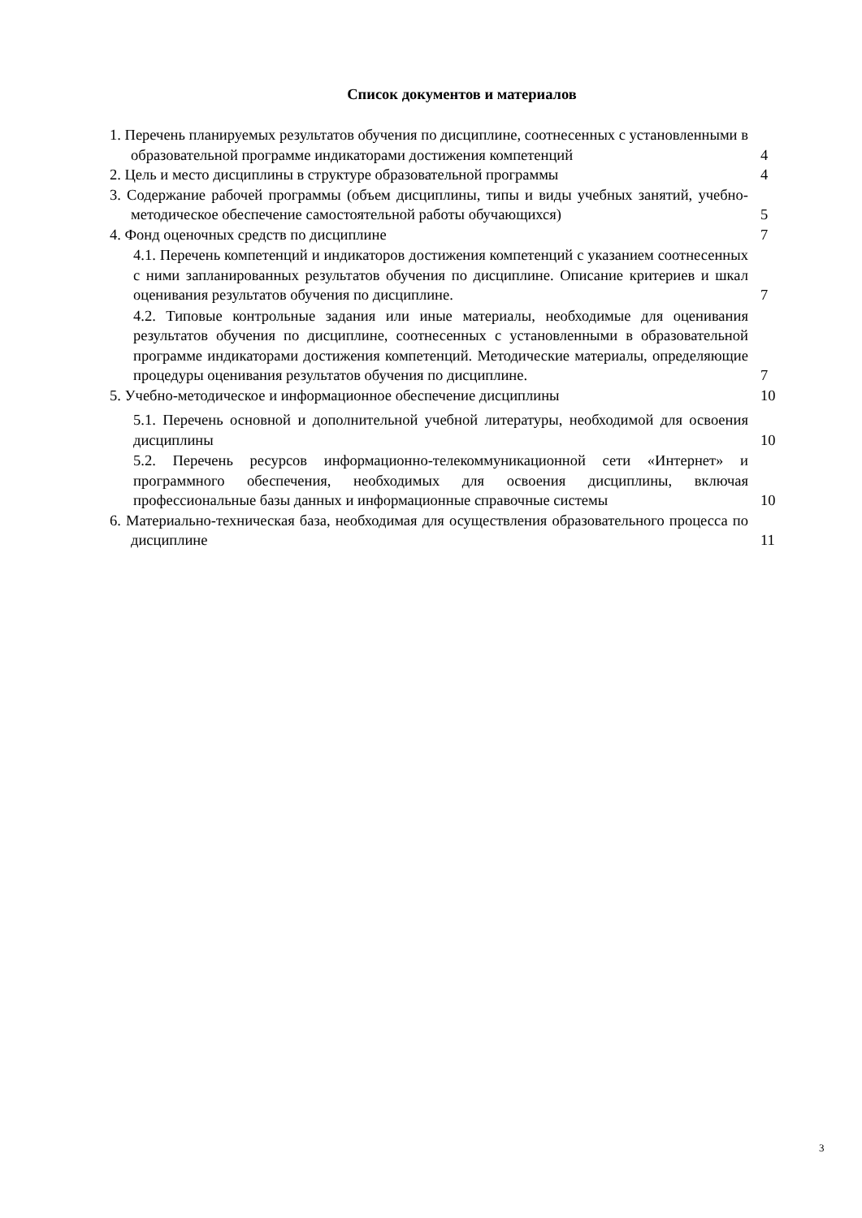Список документов и материалов
1. Перечень планируемых результатов обучения по дисциплине, соотнесенных с установленными в образовательной программе индикаторами достижения компетенций
4
2. Цель и место дисциплины в структуре образовательной программы
4
3. Содержание рабочей программы (объем дисциплины, типы и виды учебных занятий, учебно-методическое обеспечение самостоятельной работы обучающихся)
5
4. Фонд оценочных средств по дисциплине
7
4.1. Перечень компетенций и индикаторов достижения компетенций с указанием соотнесенных с ними запланированных результатов обучения по дисциплине. Описание критериев и шкал оценивания результатов обучения по дисциплине.
7
4.2. Типовые контрольные задания или иные материалы, необходимые для оценивания результатов обучения по дисциплине, соотнесенных с установленными в образовательной программе индикаторами достижения компетенций. Методические материалы, определяющие процедуры оценивания результатов обучения по дисциплине.
7
5. Учебно-методическое и информационное обеспечение дисциплины
10
5.1. Перечень основной и дополнительной учебной литературы, необходимой для освоения дисциплины
10
5.2. Перечень ресурсов информационно-телекоммуникационной сети «Интернет» и программного обеспечения, необходимых для освоения дисциплины, включая профессиональные базы данных и информационные справочные системы
10
6. Материально-техническая база, необходимая для осуществления образовательного процесса по дисциплине
11
3